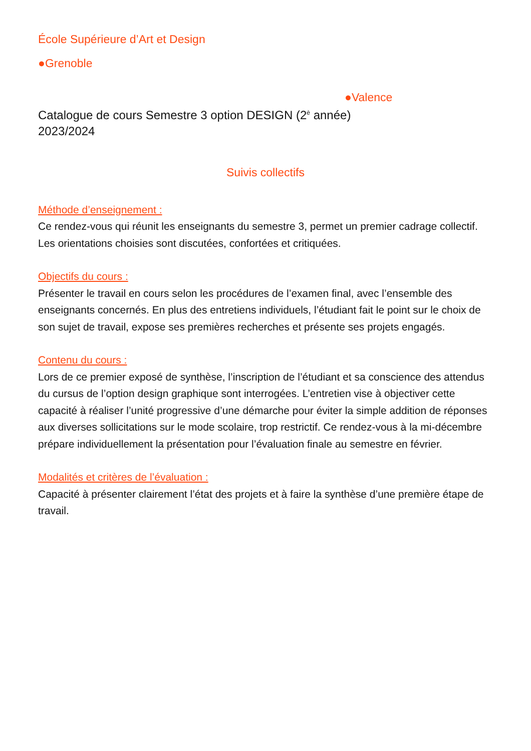École Supérieure d’Art et Design
●Grenoble
●Valence
Catalogue de cours Semestre 3 option DESIGN (2<sup>è</sup> année)
2023/2024
Suivis collectifs
Méthode d’enseignement :
Ce rendez-vous qui réunit les enseignants du semestre 3, permet un premier cadrage collectif. Les orientations choisies sont discutées, confortées et critiquées.
Objectifs du cours :
Présenter le travail en cours selon les procédures de l’examen final, avec l’ensemble des enseignants concernés. En plus des entretiens individuels, l’étudiant fait le point sur le choix de son sujet de travail, expose ses premières recherches et présente ses projets engagés.
Contenu du cours :
Lors de ce premier exposé de synthèse, l’inscription de l’étudiant et sa conscience des attendus du cursus de l’option design graphique sont interrogées. L’entretien vise à objectiver cette capacité à réaliser l’unité progressive d’une démarche pour éviter la simple addition de réponses aux diverses sollicitations sur le mode scolaire, trop restrictif. Ce rendez-vous à la mi-décembre prépare individuellement la présentation pour l’évaluation finale au semestre en février.
Modalités et critères de l’évaluation :
Capacité à présenter clairement l’état des projets et à faire la synthèse d’une première étape de travail.